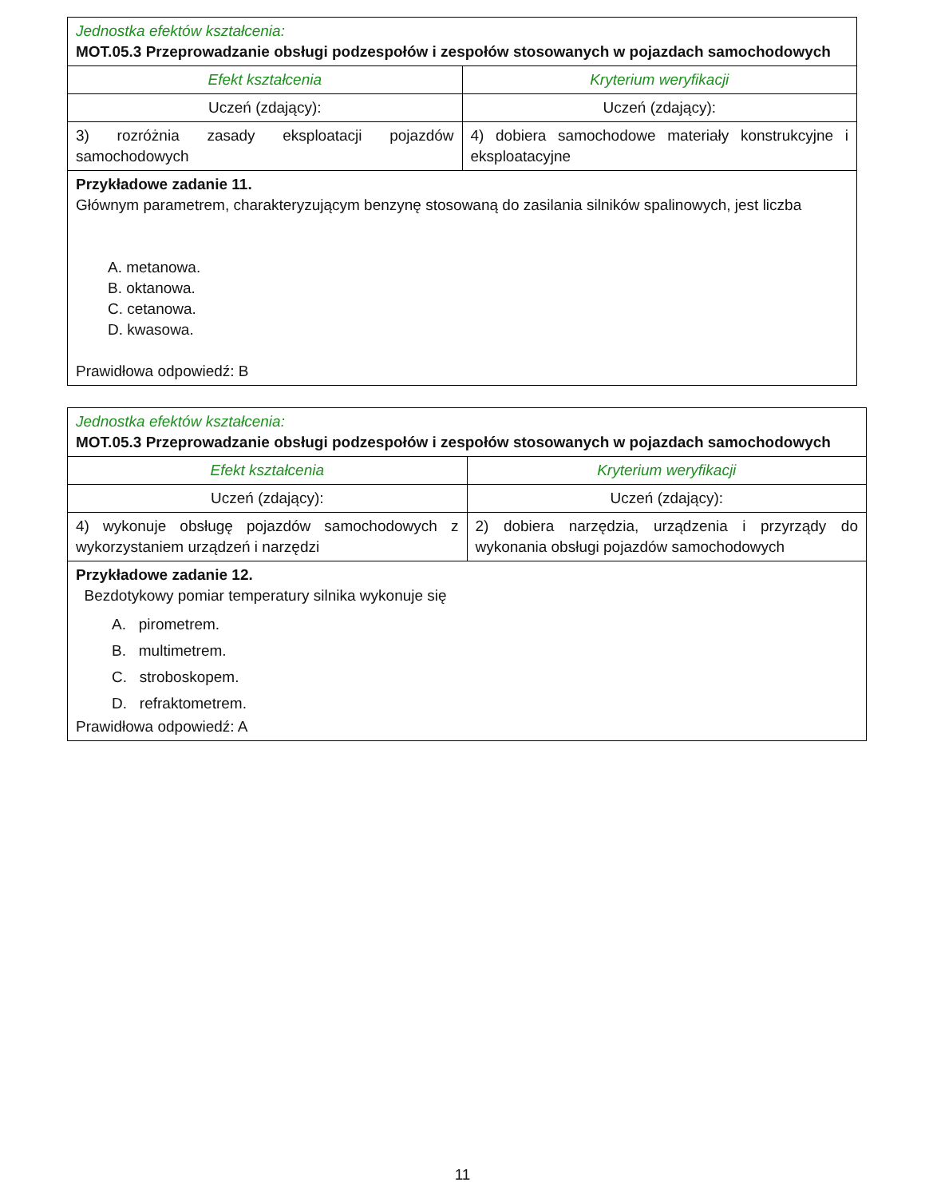| Jednostka efektów kształcenia: MOT.05.3 Przeprowadzanie obsługi podzespołów i zespołów stosowanych w pojazdach samochodowych | |
| Efekt kształcenia | Kryterium weryfikacji |
| Uczeń (zdający): | Uczeń (zdający): |
| 3) rozróżnia zasady eksploatacji pojazdów samochodowych | 4) dobiera samochodowe materiały konstrukcyjne i eksploatacyjne |
| Przykładowe zadanie 11. Głównym parametrem, charakteryzującym benzynę stosowaną do zasilania silników spalinowych, jest liczba A. metanowa. B. oktanowa. C. cetanowa. D. kwasowa. Prawidłowa odpowiedź: B | |
| Jednostka efektów kształcenia: MOT.05.3 Przeprowadzanie obsługi podzespołów i zespołów stosowanych w pojazdach samochodowych | |
| Efekt kształcenia | Kryterium weryfikacji |
| Uczeń (zdający): | Uczeń (zdający): |
| 4) wykonuje obsługę pojazdów samochodowych z wykorzystaniem urządzeń i narzędzi | 2) dobiera narzędzia, urządzenia i przyrządy do wykonania obsługi pojazdów samochodowych |
| Przykładowe zadanie 12. Bezdotykowy pomiar temperatury silnika wykonuje się A. pirometrem. B. multimetrem. C. stroboskopem. D. refraktometrem. Prawidłowa odpowiedź: A | |
11